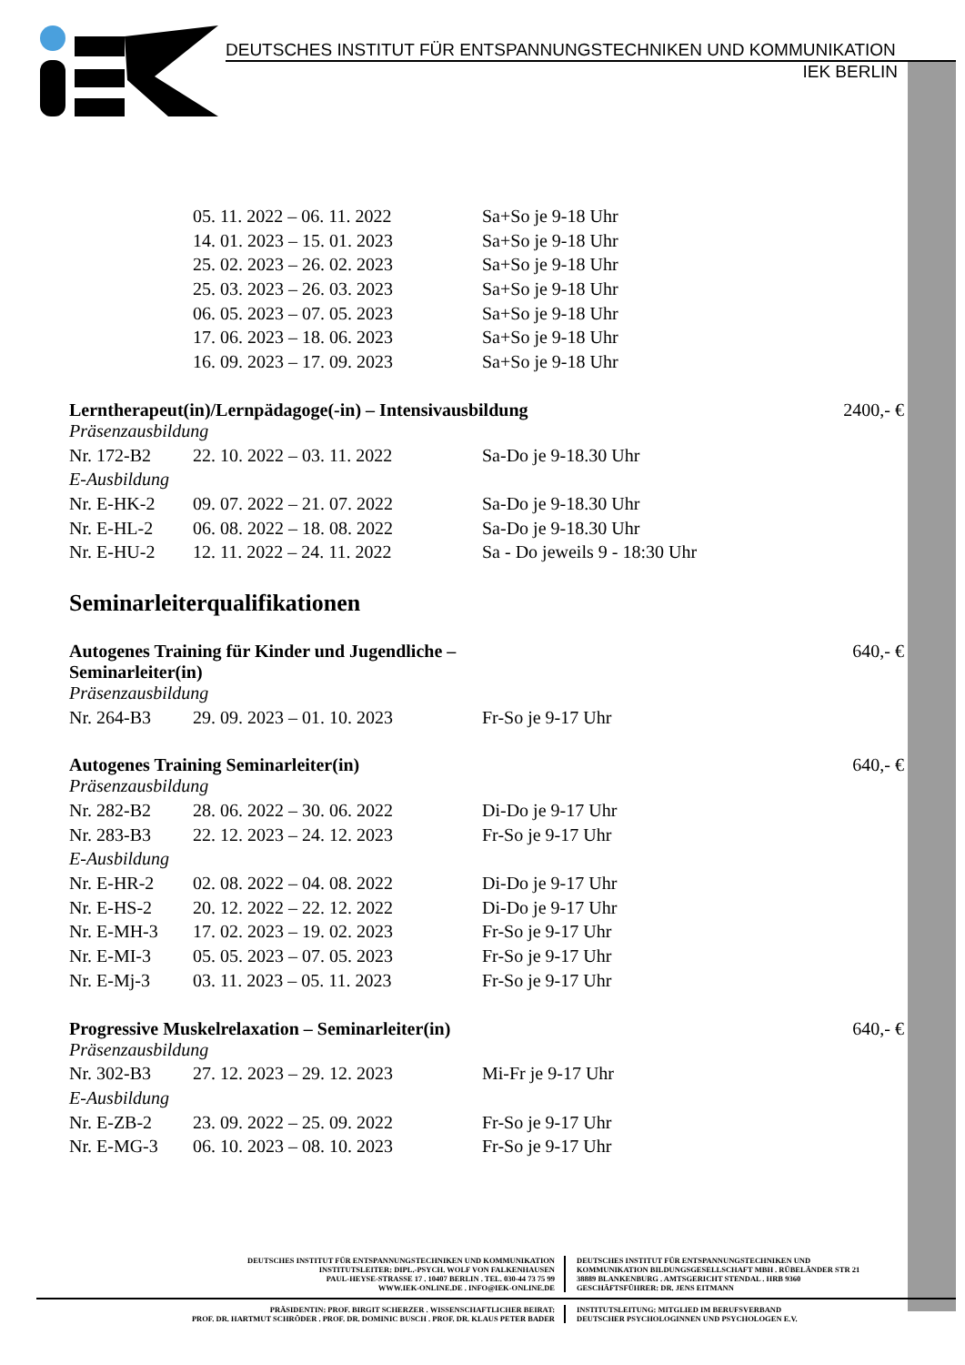DEUTSCHES INSTITUT FÜR ENTSPANNUNGSTECHNIKEN UND KOMMUNIKATION
IEK BERLIN
| | 05. 11. 2022 – 06. 11. 2022 | Sa+So je 9-18 Uhr |
| | 14. 01. 2023 – 15. 01. 2023 | Sa+So je 9-18 Uhr |
| | 25. 02. 2023 – 26. 02. 2023 | Sa+So je 9-18 Uhr |
| | 25. 03. 2023 – 26. 03. 2023 | Sa+So je 9-18 Uhr |
| | 06. 05. 2023 – 07. 05. 2023 | Sa+So je 9-18 Uhr |
| | 17. 06. 2023 – 18. 06. 2023 | Sa+So je 9-18 Uhr |
| | 16. 09. 2023 – 17. 09. 2023 | Sa+So je 9-18 Uhr |
Lerntherapeut(in)/Lernpädagoge(-in) – Intensivausbildung 2400,- €
Präsenzausbildung
| Nr. 172-B2 | 22. 10. 2022 – 03. 11. 2022 | Sa-Do je 9-18.30 Uhr |
E-Ausbildung
| Nr. E-HK-2 | 09. 07. 2022 – 21. 07. 2022 | Sa-Do je 9-18.30 Uhr |
| Nr. E-HL-2 | 06. 08. 2022 – 18. 08. 2022 | Sa-Do je 9-18.30 Uhr |
| Nr. E-HU-2 | 12. 11. 2022 – 24. 11. 2022 | Sa - Do jeweils 9 - 18:30 Uhr |
Seminarleiterqualifikationen
Autogenes Training für Kinder und Jugendliche –
Seminarleiter(in) 640,- €
Präsenzausbildung
| Nr. 264-B3 | 29. 09. 2023 – 01. 10. 2023 | Fr-So je 9-17 Uhr |
Autogenes Training Seminarleiter(in) 640,- €
Präsenzausbildung
| Nr. 282-B2 | 28. 06. 2022 – 30. 06. 2022 | Di-Do je 9-17 Uhr |
| Nr. 283-B3 | 22. 12. 2023 – 24. 12. 2023 | Fr-So je 9-17 Uhr |
E-Ausbildung
| Nr. E-HR-2 | 02. 08. 2022 – 04. 08. 2022 | Di-Do je 9-17 Uhr |
| Nr. E-HS-2 | 20. 12. 2022 – 22. 12. 2022 | Di-Do je 9-17 Uhr |
| Nr. E-MH-3 | 17. 02. 2023 – 19. 02. 2023 | Fr-So je 9-17 Uhr |
| Nr. E-MI-3 | 05. 05. 2023 – 07. 05. 2023 | Fr-So je 9-17 Uhr |
| Nr. E-Mj-3 | 03. 11. 2023 – 05. 11. 2023 | Fr-So je 9-17 Uhr |
Progressive Muskelrelaxation – Seminarleiter(in) 640,- €
Präsenzausbildung
| Nr. 302-B3 | 27. 12. 2023 – 29. 12. 2023 | Mi-Fr je 9-17 Uhr |
E-Ausbildung
| Nr. E-ZB-2 | 23. 09. 2022 – 25. 09. 2022 | Fr-So je 9-17 Uhr |
| Nr. E-MG-3 | 06. 10. 2023 – 08. 10. 2023 | Fr-So je 9-17 Uhr |
DEUTSCHES INSTITUT FÜR ENTSPANNUNGSTECHNIKEN UND KOMMUNIKATION
INSTITUTSLEITER: DIPL.-PSYCH. WOLF VON FALKENHAUSEN
PAUL-HEYSE-STRASSE 17 . 10407 BERLIN . TEL. 030-44 73 75 99
WWW.IEK-ONLINE.DE . INFO@IEK-ONLINE.DE
DEUTSCHES INSTITUT FÜR ENTSPANNUNGSTECHNIKEN UND
KOMMUNIKATION BILDUNGSGESELLSCHAFT MBH . RÜBELÄNDER STR 21
38889 BLANKENBURG . AMTSGERICHT STENDAL . HRB 9360
GESCHÄFTSFÜHRER: DR. JENS EITMANN
PRÄSIDENTIN: PROF. BIRGIT SCHERZER . WISSENSCHAFTLICHER BEIRAT:
PROF. DR. HARTMUT SCHRÖDER . PROF. DR. DOMINIC BUSCH . PROF. DR. KLAUS PETER BADER
INSTITUTSLEITUNG: MITGLIED IM BERUFSVERBAND
DEUTSCHER PSYCHOLOGINNEN UND PSYCHOLOGEN E.V.